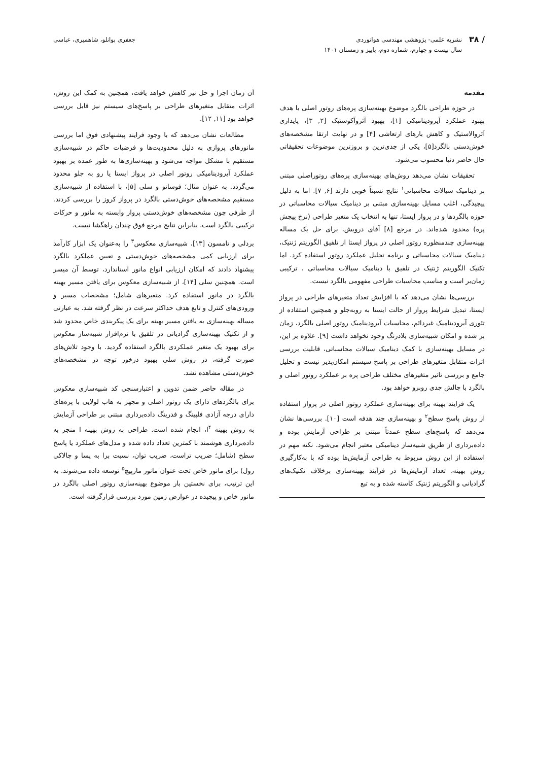/ ۳۸
نشریه علمی- پژوهشی مهندسی هوانوردی
سال بیست و چهارم، شماره دوم، پاییز و زمستان ۱۴۰۱
جعفری بوانلو، شاهمیری، عباسی
مقدمه
در حوزه طراحی بالگرد موضوع بهینه‌سازی پره‌های روتور اصلی با هدف بهبود عملکرد آیرودینامیکی [۱]، بهبود آئروآکوستیک [۲, ۳]، پایداری آئروالاستیک و کاهش بارهای ارتعاشی [۴] و در نهایت ارتقا مشخصه‌های خوش‌دستی بالگرد[۵]، یکی از جدی‌ترین و بروزترین موضوعات تحقیقاتی حال حاضر دنیا محسوب می‌شود.
تحقیقات نشان می‌دهد روش‌های بهینه‌سازی پره‌های روتوراصلی مبتنی بر دینامیک سیالات محاسباتی<sup>۱</sup> نتایج نسبتاً خوبی دارند [۶, ۷]. اما به دلیل پیچیدگی، اغلب مسایل بهینه‌سازی مبتنی بر دینامیک سیالات محاسباتی در حوزه بالگردها و در پرواز ایستا، تنها به انتخاب یک متغیر طراحی (نرخ پیچش پره) محدود شده‌اند. در مرجع [۸] آقای درویش، برای حل یک مساله بهینه‌سازی چندمنظوره روتور اصلی در پرواز ایستا از تلفیق الگوریتم ژنتیک، دینامیک سیالات محاسباتی و برنامه تحلیل عملکرد روتور استفاده کرد. اما تکنیک الگوریتم ژنتیک در تلفیق با دینامیک سیالات محاسباتی ، ترکیبی زمان‌بر است و مناسب محاسبات طراحی مفهومی بالگرد نیست.
بررسی‌ها نشان می‌دهد که با افزایش تعداد متغیرهای طراحی در پرواز ایستا، تبدیل شرایط پرواز از حالت ایستا به روبه‌جلو و همچنین استفاده از تئوری آیرودینامیک غیردائم، محاسبات آیرودینامیک روتور اصلی بالگرد، زمان بر شده و امکان شبیه‌سازی بلادرنگ وجود نخواهد داشت [۹]. علاوه بر این، در مسایل بهینه‌سازی با کمک دینامیک سیالات محاسباتی، قابلیت بررسی اثرات متقابل متغیرهای طراحی بر پاسخ سیستم امکان‌پذیر نیست و تحلیل جامع و بررسی تاثیر متغیرهای مختلف طراحی پره بر عملکرد روتور اصلی و بالگرد با چالش جدی روبرو خواهد بود.
یک فرایند بهینه برای بهینه‌سازی عملکرد روتور اصلی در پرواز استفاده از روش پاسخ سطح<sup>۲</sup> و بهینه‌سازی چند هدفه است [۱۰]. بررسی‌ها نشان می‌دهد که پاسخ‌های سطح عمدتاً مبتنی بر طراحی آزمایش بوده و داده‌برداری از طریق شبیه‌ساز دینامیکی معتبر انجام می‌شود. نکته مهم در استفاده از این روش مربوط به طراحی آزمایش‌ها بوده که با به‌کارگیری روش بهینه، تعداد آزمایش‌ها در فرآیند بهینه‌سازی برخلاف تکنیک‌های گرادیانی و الگوریتم ژنتیک کاسته شده و به تبع
آن زمان اجرا و حل نیز کاهش خواهد یافت، همچنین به کمک این روش، اثرات متقابل متغیرهای طراحی بر پاسخ‌های سیستم نیز قابل بررسی خواهد بود [۱۱, ۱۲].
مطالعات نشان می‌دهد که با وجود فرایند پیشنهادی فوق اما بررسی مانورهای پروازی به دلیل محدودیت‌ها و فرضیات حاکم در شبیه‌سازی مستقیم با مشکل مواجه می‌شود و بهینه‌سازی‌ها به طور عمده بر بهبود عملکرد آیرودینامیکی روتور اصلی در پرواز ایستا یا رو به جلو محدود می‌گردد. به عنوان مثال؛ فوساتو و سلی [۵]، با استفاده از شبیه‌سازی مستقیم مشخصه‌های خوش‌دستی بالگرد در پرواز کروز را بررسی کردند. از طرفی چون مشخصه‌های خوش‌دستی پرواز وابسته به مانور و حرکات ترکیبی بالگرد است، بنابراین نتایج مرجع فوق چندان راهگشا نیست.
بردلی و تامسون [۱۳]، شبیه‌سازی معکوس<sup>۳</sup> را به‌عنوان یک ابزار کارآمد برای ارزیابی کمی مشخصه‌های خوش‌دستی و تعیین عملکرد بالگرد پیشنهاد دادند که امکان ارزیابی انواع مانور استاندارد، توسط آن میسر است. همچنین سلی [۱۴]، از شبیه‌سازی معکوس برای یافتن مسیر بهینه بالگرد در مانور استفاده کرد. متغیرهای شامل؛ مشخصات مسیر و ورودی‌های کنترل و تابع هدف حداکثر سرعت در نظر گرفته شد. به عبارتی مساله بهینه‌سازی به یافتن مسیر بهینه برای یک پیکربندی خاص محدود شد و از تکنیک بهینه‌سازی گرادیانی در تلفیق با نرم‌افزار شبیه‌ساز معکوس برای بهبود یک متغیر عملکردی بالگرد استفاده گردید. با وجود تلاش‌های صورت گرفته، در روش سلی بهبود درخور توجه در مشخصه‌های خوش‌دستی مشاهده نشد.
در مقاله حاضر ضمن تدوین و اعتبارسنجی کد شبیه‌سازی معکوس برای بالگردهای دارای یک روتور اصلی و مجهز به هاب لولایی با پره‌های دارای درجه آزادی فلپینگ و فدرینگ داده‌برداری مبتنی بر طراحی آزمایش به روش بهینه I<sup>۴</sup>، انجام شده است. طراحی به روش بهینه I منجر به داده‌برداری هوشمند با کمترین تعداد داده شده و مدل‌های عملکرد یا پاسخ سطح (شامل؛ ضریب تراست، ضریب توان، نسبت برا به پسا و چالاکی رول) برای مانور خاص تحت عنوان مانور مارپیچ<sup>۵</sup> توسعه داده می‌شوند. به این ترتیب، برای نخستین بار موضوع بهینه‌سازی روتور اصلی بالگرد در مانور خاص و پیچیده در عوارض زمین مورد بررسی قرارگرفته است.